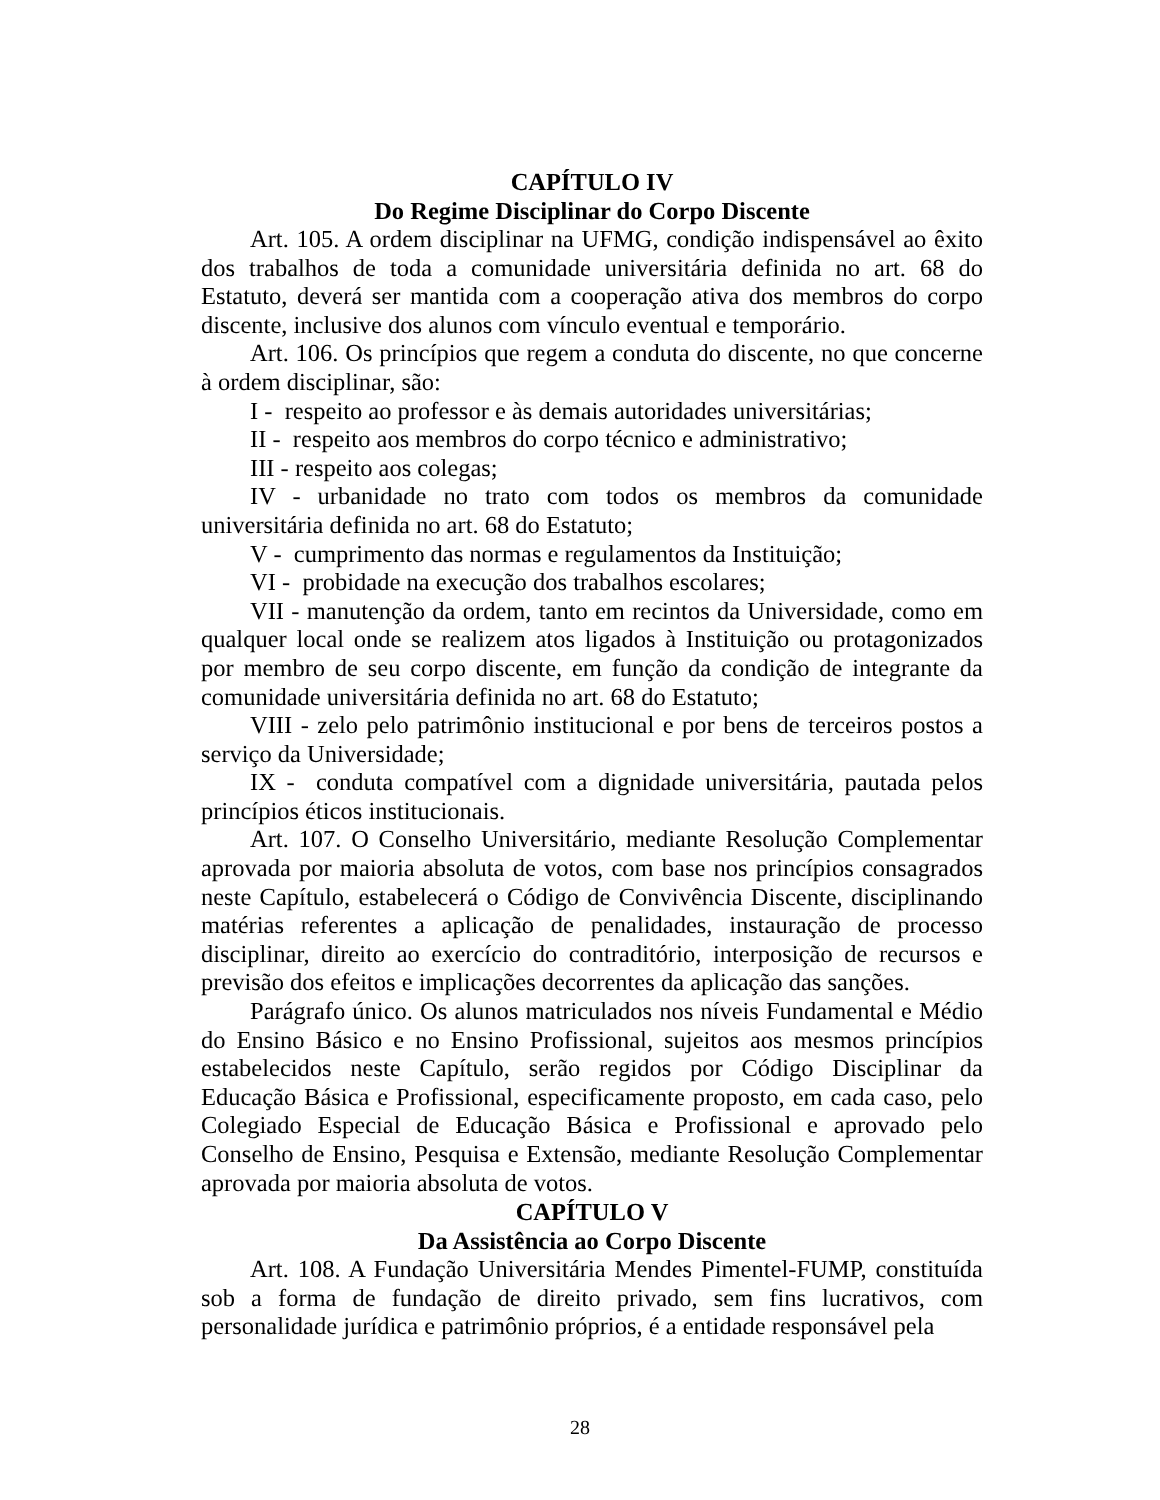CAPÍTULO IV
Do Regime Disciplinar do Corpo Discente
Art. 105. A ordem disciplinar na UFMG, condição indispensável ao êxito dos trabalhos de toda a comunidade universitária definida no art. 68 do Estatuto, deverá ser mantida com a cooperação ativa dos membros do corpo discente, inclusive dos alunos com vínculo eventual e temporário.
Art. 106. Os princípios que regem a conduta do discente, no que concerne à ordem disciplinar, são:
I - respeito ao professor e às demais autoridades universitárias;
II - respeito aos membros do corpo técnico e administrativo;
III - respeito aos colegas;
IV - urbanidade no trato com todos os membros da comunidade universitária definida no art. 68 do Estatuto;
V - cumprimento das normas e regulamentos da Instituição;
VI - probidade na execução dos trabalhos escolares;
VII - manutenção da ordem, tanto em recintos da Universidade, como em qualquer local onde se realizem atos ligados à Instituição ou protagonizados por membro de seu corpo discente, em função da condição de integrante da comunidade universitária definida no art. 68 do Estatuto;
VIII - zelo pelo patrimônio institucional e por bens de terceiros postos a serviço da Universidade;
IX - conduta compatível com a dignidade universitária, pautada pelos princípios éticos institucionais.
Art. 107. O Conselho Universitário, mediante Resolução Complementar aprovada por maioria absoluta de votos, com base nos princípios consagrados neste Capítulo, estabelecerá o Código de Convivência Discente, disciplinando matérias referentes a aplicação de penalidades, instauração de processo disciplinar, direito ao exercício do contraditório, interposição de recursos e previsão dos efeitos e implicações decorrentes da aplicação das sanções.
Parágrafo único. Os alunos matriculados nos níveis Fundamental e Médio do Ensino Básico e no Ensino Profissional, sujeitos aos mesmos princípios estabelecidos neste Capítulo, serão regidos por Código Disciplinar da Educação Básica e Profissional, especificamente proposto, em cada caso, pelo Colegiado Especial de Educação Básica e Profissional e aprovado pelo Conselho de Ensino, Pesquisa e Extensão, mediante Resolução Complementar aprovada por maioria absoluta de votos.
CAPÍTULO V
Da Assistência ao Corpo Discente
Art. 108. A Fundação Universitária Mendes Pimentel-FUMP, constituída sob a forma de fundação de direito privado, sem fins lucrativos, com personalidade jurídica e patrimônio próprios, é a entidade responsável pela
28